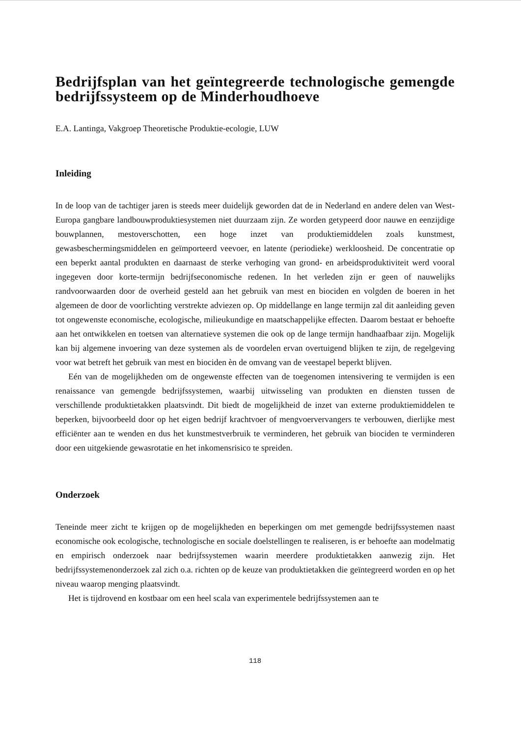Bedrijfsplan van het geïntegreerde technologische gemengde bedrijfssysteem op de Minderhoudhoeve
E.A. Lantinga, Vakgroep Theoretische Produktie-ecologie, LUW
Inleiding
In de loop van de tachtiger jaren is steeds meer duidelijk geworden dat de in Nederland en andere delen van West-Europa gangbare landbouwproduktiesystemen niet duurzaam zijn. Ze worden getypeerd door nauwe en eenzijdige bouwplannen, mestoverschotten, een hoge inzet van produktiemiddelen zoals kunstmest, gewasbeschermingsmiddelen en geïmporteerd veevoer, en latente (periodieke) werkloosheid. De concentratie op een beperkt aantal produkten en daarnaast de sterke verhoging van grond- en arbeidsproduktiviteit werd vooral ingegeven door korte-termijn bedrijfseconomische redenen. In het verleden zijn er geen of nauwelijks randvoorwaarden door de overheid gesteld aan het gebruik van mest en biociden en volgden de boeren in het algemeen de door de voorlichting verstrekte adviezen op. Op middellange en lange termijn zal dit aanleiding geven tot ongewenste economische, ecologische, milieukundige en maatschappelijke effecten. Daarom bestaat er behoefte aan het ontwikkelen en toetsen van alternatieve systemen die ook op de lange termijn handhaafbaar zijn. Mogelijk kan bij algemene invoering van deze systemen als de voordelen ervan overtuigend blijken te zijn, de regelgeving voor wat betreft het gebruik van mest en biociden èn de omvang van de veestapel beperkt blijven.
Eén van de mogelijkheden om de ongewenste effecten van de toegenomen intensivering te vermijden is een renaissance van gemengde bedrijfssystemen, waarbij uitwisseling van produkten en diensten tussen de verschillende produktietakken plaatsvindt. Dit biedt de mogelijkheid de inzet van externe produktiemiddelen te beperken, bijvoorbeeld door op het eigen bedrijf krachtvoer of mengvoervervangers te verbouwen, dierlijke mest efficiënter aan te wenden en dus het kunstmestverbruik te verminderen, het gebruik van biociden te verminderen door een uitgekiende gewasrotatie en het inkomensrisico te spreiden.
Onderzoek
Teneinde meer zicht te krijgen op de mogelijkheden en beperkingen om met gemengde bedrijfssystemen naast economische ook ecologische, technologische en sociale doelstellingen te realiseren, is er behoefte aan modelmatig en empirisch onderzoek naar bedrijfssystemen waarin meerdere produktietakken aanwezig zijn. Het bedrijfssystemenonderzoek zal zich o.a. richten op de keuze van produktietakken die geïntegreerd worden en op het niveau waarop menging plaatsvindt.
Het is tijdrovend en kostbaar om een heel scala van experimentele bedrijfssystemen aan te
118